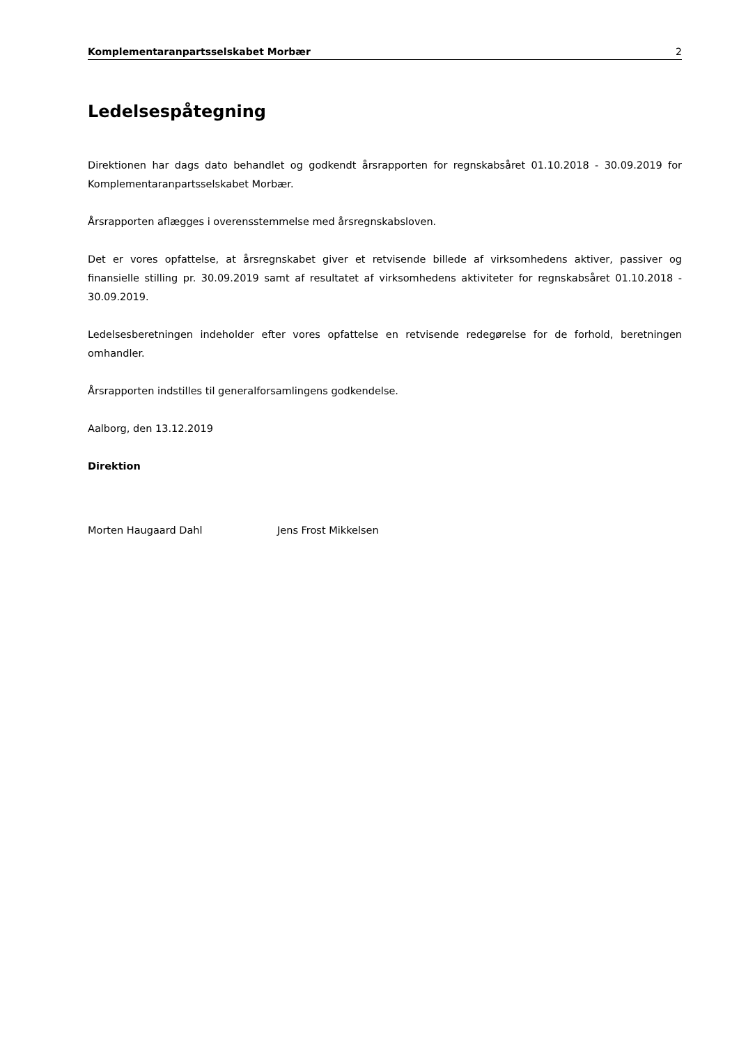Komplementaranpartsselskabet Morbær 2
Ledelsespåtegning
Direktionen har dags dato behandlet og godkendt årsrapporten for regnskabsåret 01.10.2018 - 30.09.2019 for Komplementaranpartsselskabet Morbær.
Årsrapporten aflægges i overensstemmelse med årsregnskabsloven.
Det er vores opfattelse, at årsregnskabet giver et retvisende billede af virksomhedens aktiver, passiver og finansielle stilling pr. 30.09.2019 samt af resultatet af virksomhedens aktiviteter for regnskabsåret 01.10.2018 - 30.09.2019.
Ledelsesberetningen indeholder efter vores opfattelse en retvisende redegørelse for de forhold, beretningen omhandler.
Årsrapporten indstilles til generalforsamlingens godkendelse.
Aalborg, den 13.12.2019
Direktion
Morten Haugaard Dahl Jens Frost Mikkelsen